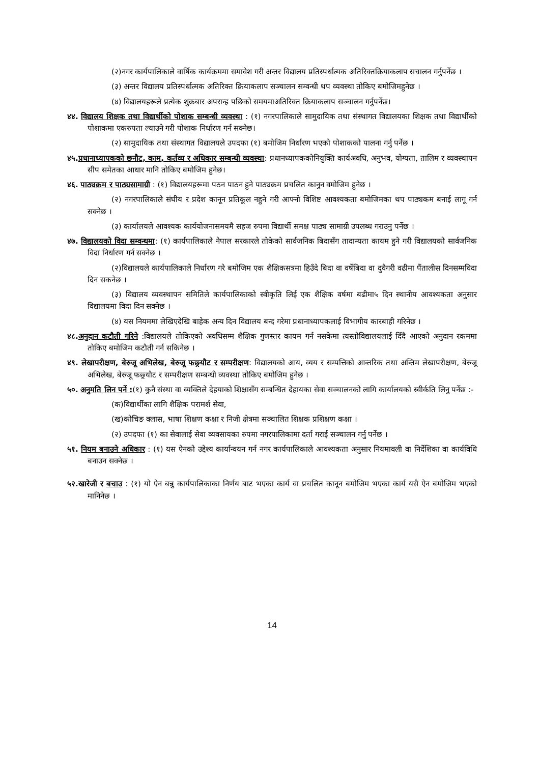(२)नगर कार्यपालिकाले वार्षिक कार्यक्रममा समावेश गरी अन्तर विद्यालय प्रतिस्पर्धात्मक अतिरिक्तक्रियाकलाप सचालन गर्नुपर्नेछ ।
(३) अन्तर विद्यालय प्रतिस्पर्धात्मक अतिरिक्त क्रियाकलाप सञ्चालन सम्वन्धी थप व्यवस्था तोकिए बमोजिमहुनेछ ।
(४) विद्यालयहरूले प्रत्येक शुक्रबार अपरान्ह पछिको समयमाअतिरिक्त क्रियाकलाप सञ्चालन गर्नुपर्नेछ।
४४. विद्यालय शिक्षक तथा विद्यार्थीको पोशाक सम्बन्धी व्यवस्था : (१) नगरपालिकाले सामुदायिक तथा संस्थागत विद्यालयका शिक्षक तथा विद्यार्थीको पोशाकमा एकरुपता ल्याउने गरी पोशाक निर्धारण गर्न सक्नेछ।
(२) सामुदायिक तथा संस्थागत विद्यालयले उपदफा (१) बमोजिम निर्धारण भएको पोशाकको पालना गर्नु पर्नेछ ।
४५. प्रधानाध्यापकको छनौट, काम, कर्तव्य र अधिकार सम्बन्धी व्यवस्था: प्रधानध्यापककोनियुक्ति कार्यअवधि, अनुभव, योग्यता, तालिम र व्यवस्थापन सीप समेतका आधार मानि तोकिए बमोजिम हुनेछ।
४६. पाठ्यक्रम र पाठ्यसामाग्री : (१) विद्यालयहरूमा पठन पाठन हुने पाठ्यक्रम प्रचलित कानुन वमोजिम हुनेछ ।
(२) नगरपालिकाले संघीय र प्रदेश कानून प्रतिकूल नहुने गरी आफ्नो विशिष्ट आवश्यकता बमोजिमका थप पाठ्यकम बनाई लागू गर्न सक्नेछ ।
(३) कार्यालयले आवश्यक कार्ययोजनासमयमै सहज रुपमा विद्यार्थी समक्ष पाठ्य सामाग्री उपलब्ध गराउनु पर्नेछ ।
४७. विद्यालयको विदा सम्वन्धमा: (१) कार्यपालिकाले नेपाल सरकारले तोकेको सार्वजनिक बिदासँग तादाम्यता कायम हुने गरी विद्यालयको सार्वजनिक विदा निर्धारण गर्न सक्नेछ ।
(२)विद्यालयले कार्यपालिकाले निर्धारण गरे बमोजिम एक शैक्षिकसत्रमा हिउँदे बिदा वा वर्षेबिदा वा दुवैगरी वढीमा पैंतालीस दिनसम्मविदा दिन सकनेछ ।
(३) विद्यालय व्यवस्थापन समितिले कार्यपालिकाको स्वीकृति लिई एक शैक्षिक वर्षमा बढीमा५ दिन स्थानीय आवश्यकता अनुसार विद्यालयमा विदा दिन सक्नेछ ।
(४) यस नियममा लेखिएदेखि बाहेक अन्य दिन विद्यालय बन्द गरेमा प्रधानाध्यापकलाई विभागीय कारबाही गरिनेछ ।
४८. अनुदान कटौती गरिने :विद्यालयले तोकिएको अवधिसम्म शैक्षिक गुणस्तर कायम गर्न नसकेमा त्यस्तोविद्यालयलाई दिँदै आएको अनुदान रकममा तोकिए बमोजिम कटौती गर्न सकिनेछ ।
४९. लेखापरीक्षण, बेरुजू अभिलेख, बेरुजू फछ्र्यौट र सम्परीक्षण: विद्यालयको आय, व्यय र सम्पत्तिको आन्तरिक तथा अन्तिम लेखापरीक्षण, बेरुजू अभिलेख, बेरुजू फछ्र्यौट र सम्परीक्षण सम्बन्धी व्यवस्था तोकिए बमोजिम हुनेछ ।
५०. अनुमति लिन पर्ने :(१) कुनै संस्था वा व्यक्तिले देहयाको शिक्षासँग सम्बन्धित देहायका सेवा सञ्चालनको लागि कार्यालयको स्वीर्कति लिनु पर्नेछ :-
(क)विद्यार्थीका लागि शैक्षिक परामर्श सेवा,
(ख)कोचिङ क्लास, भाषा शिक्षण कक्षा र निजी क्षेत्रमा सञ्चालित शिक्षक प्रशिक्षण कक्षा ।
(२) उपदफा (१) का सेवालाई सेवा व्यवसायका रुपमा नगरपालिकामा दर्ता गराई सञ्चालन गर्नु पर्नेछ ।
५१. नियम बनाउने अधिकार : (१) यस ऐनको उद्देश्य कार्यान्वयन गर्न नगर कार्यपालिकाले आवश्यकता अनुसार नियमावली वा निर्देशिका वा कार्यविधि बनाउन सक्नेछ ।
५२.खारेजी र बचाउ : (१) यो ऐन बन्नु कार्यपालिकाका निर्णय बाट भएका कार्य वा प्रचलित कानून बमोजिम भएका कार्य यसै ऐन बमोजिम भएको मानिनेछ ।
14